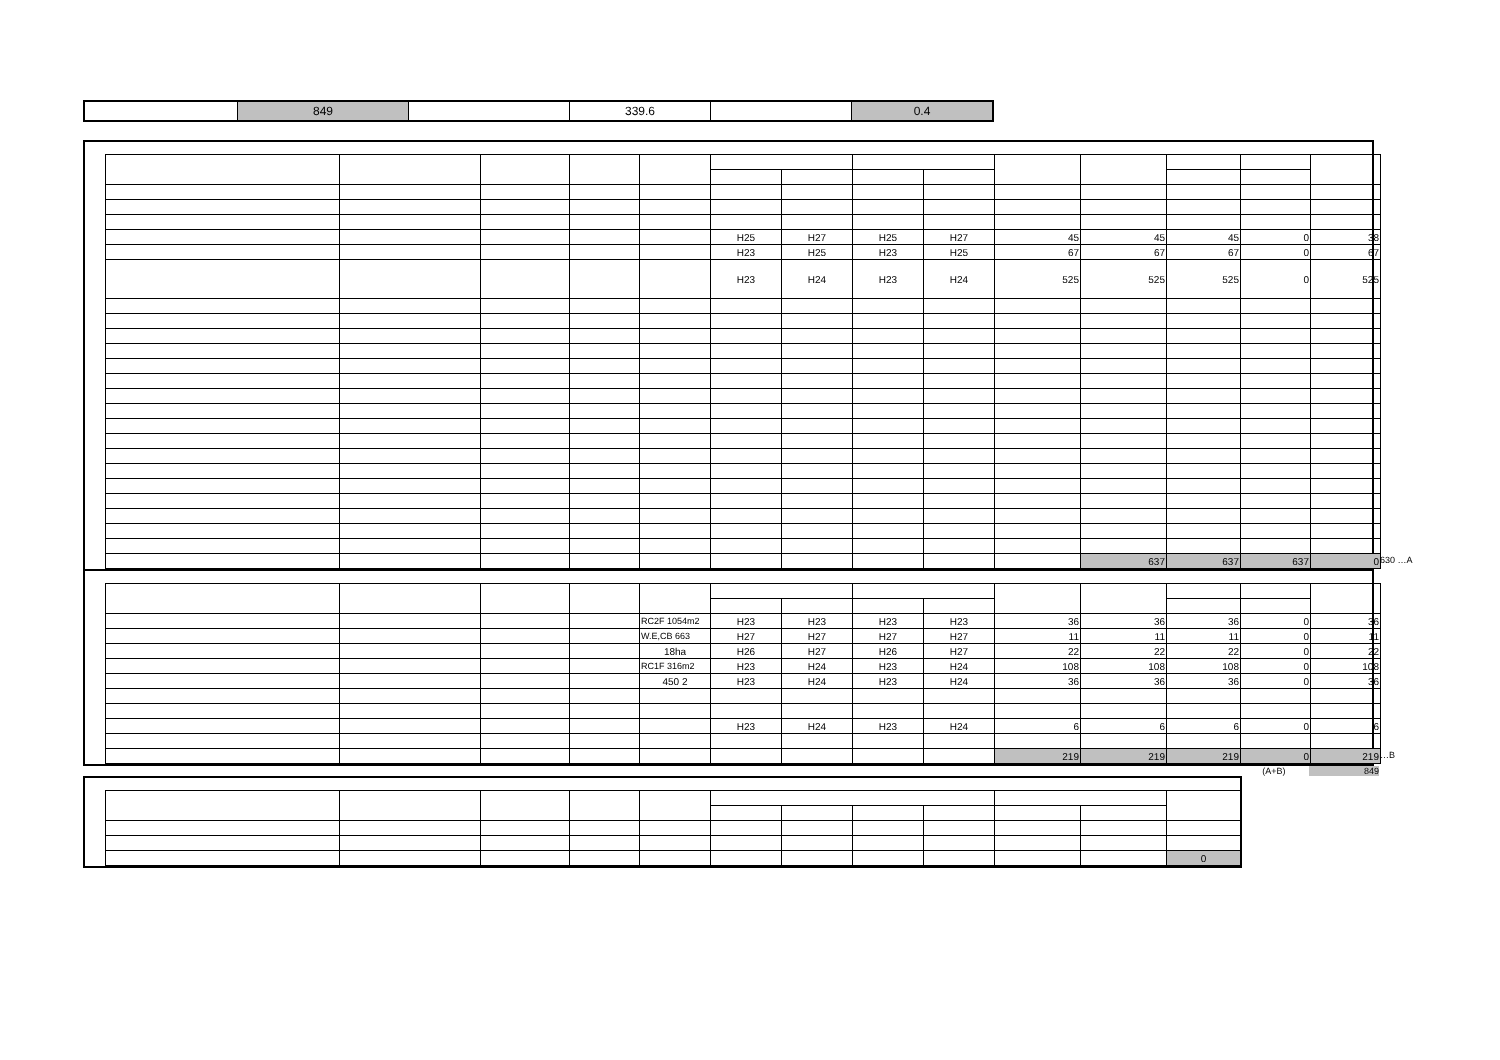| | 849 | | 339.6 | | 0.4 |
| | | | | | H25 | H27 | H25 | H27 | 45 | 45 | 45 | 0 | 38 |
| | | | | | H23 | H25 | H23 | H25 | 67 | 67 | 67 | 0 | 67 |
| | | | | | H23 | H24 | H23 | H24 | 525 | 525 | 525 | 0 | 525 |
| | | | | | | | | | | 637 | 637 | 637 | 0 |
630 …A
| | | | | RC2F 1054m2 | H23 | H23 | H23 | H23 | 36 | 36 | 36 | 0 | 36 |
| | | | | W.E,CB 663 | H27 | H27 | H27 | H27 | 11 | 11 | 11 | 0 | 11 |
| | | | | 18ha | H26 | H27 | H26 | H27 | 22 | 22 | 22 | 0 | 22 |
| | | | | RC1F 316m2 | H23 | H24 | H23 | H24 | 108 | 108 | 108 | 0 | 108 |
| | | | | 450 2 | H23 | H24 | H23 | H24 | 36 | 36 | 36 | 0 | 36 |
| | | | | | H23 | H24 | H23 | H24 | 6 | 6 | 6 | 0 | 6 |
| | | | | | | | | | 219 | 219 | 219 | 0 | 219 |
…B
(A+B) 849
| | | | | | | | | | | | 0 |